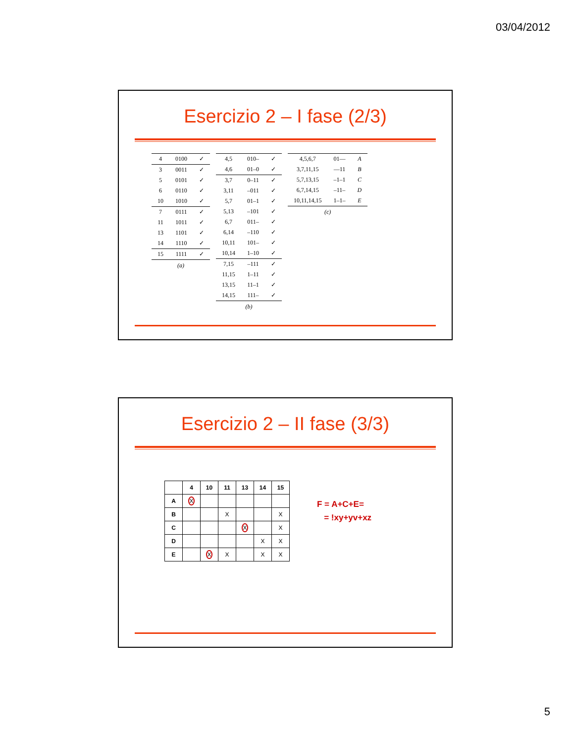03/04/2012
Esercizio 2 – I fase (2/3)
| 4 | 0100 | ✓ |
| 3 | 0011 | ✓ |
| 5 | 0101 | ✓ |
| 6 | 0110 | ✓ |
| 10 | 1010 | ✓ |
| 7 | 0111 | ✓ |
| 11 | 1011 | ✓ |
| 13 | 1101 | ✓ |
| 14 | 1110 | ✓ |
| 15 | 1111 | ✓ |
(a)
| 4,5 | 010– | ✓ |
| 4,6 | 01–0 | ✓ |
| 3,7 | 0–11 | ✓ |
| 3,11 | –011 | ✓ |
| 5,7 | 01–1 | ✓ |
| 5,13 | –101 | ✓ |
| 6,7 | 011– | ✓ |
| 6,14 | –110 | ✓ |
| 10,11 | 101– | ✓ |
| 10,14 | 1–10 | ✓ |
| 7,15 | –111 | ✓ |
| 11,15 | 1–11 | ✓ |
| 13,15 | 11–1 | ✓ |
| 14,15 | 111– | ✓ |
(b)
| 4,5,6,7 | 01–– | A |
| 3,7,11,15 | ––11 | B |
| 5,7,13,15 | –1–1 | C |
| 6,7,14,15 | –11– | D |
| 10,11,14,15 | 1–1– | E |
(c)
Esercizio 2 – II fase (3/3)
| | 4 | 10 | 11 | 13 | 14 | 15 |
| --- | --- | --- | --- | --- | --- | --- |
| A | X | | | | | |
| B | | | X | | | X |
| C | | | | X | | X |
| D | | | | | X | X |
| E | | X | X | | X | X |
F = A+C+E=
= !xy+yv+xz
5